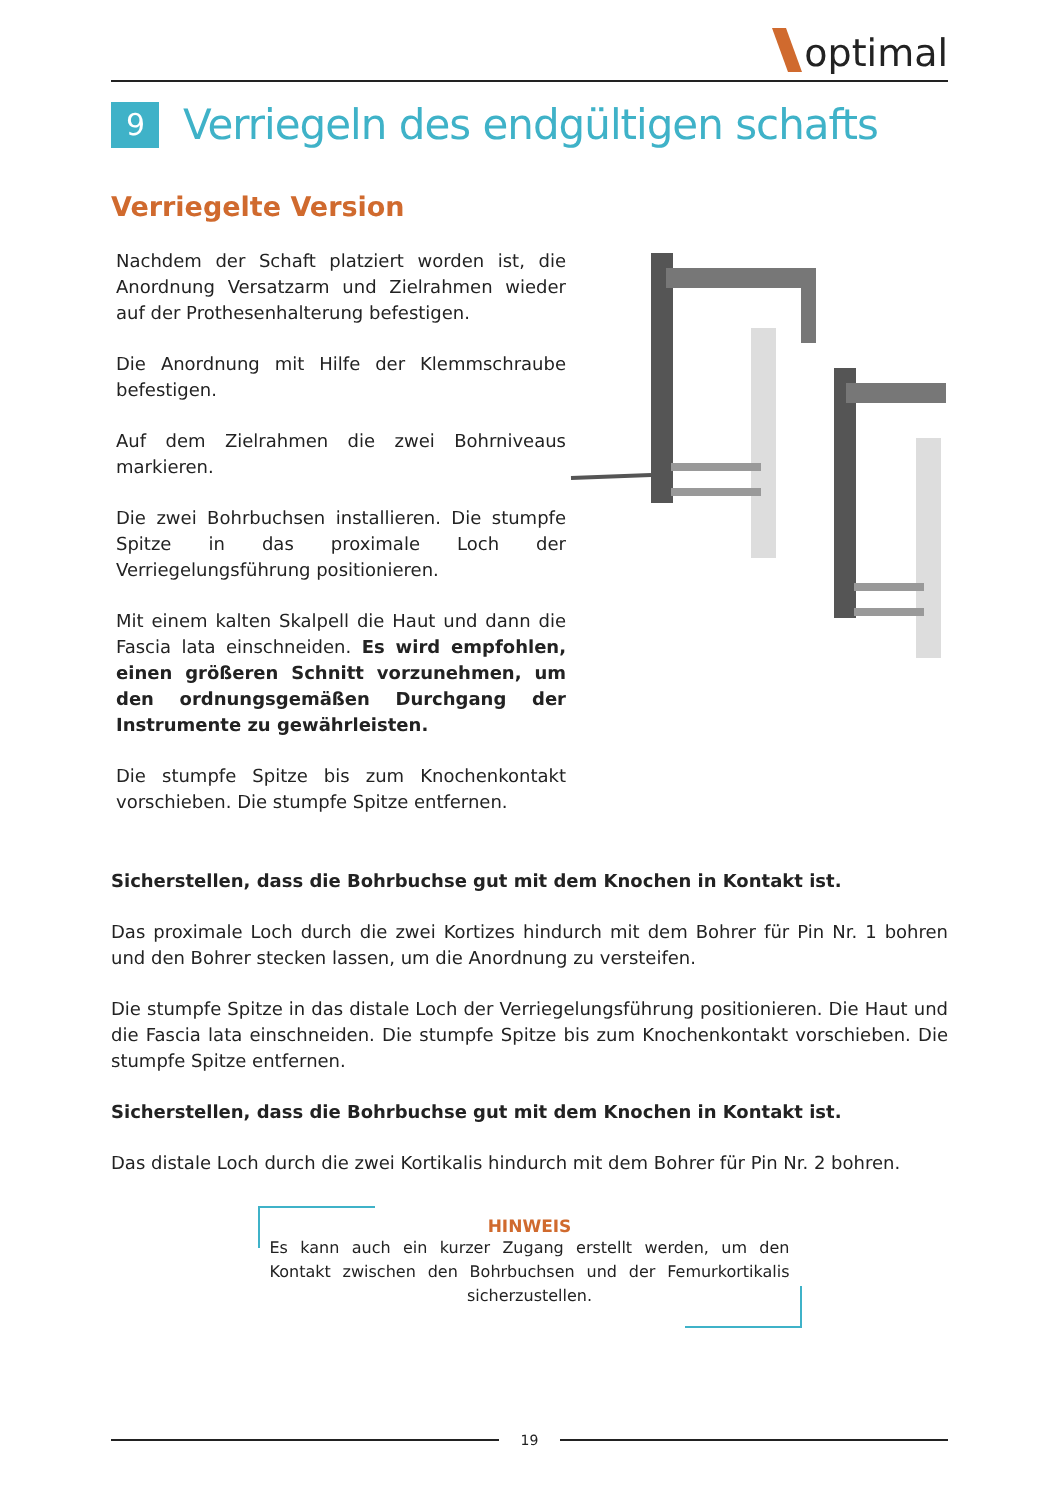optimal
9 Verriegeln des endgültigen schafts
Verriegelte Version
Nachdem der Schaft platziert worden ist, die Anordnung Versatzarm und Zielrahmen wieder auf der Prothesenhalterung befestigen.
Die Anordnung mit Hilfe der Klemmschraube befestigen.
Auf dem Zielrahmen die zwei Bohrniveaus markieren.
Die zwei Bohrbuchsen installieren. Die stumpfe Spitze in das proximale Loch der Verriegelungsführung positionieren.
Mit einem kalten Skalpell die Haut und dann die Fascia lata einschneiden. Es wird empfohlen, einen größeren Schnitt vorzunehmen, um den ordnungsgemäßen Durchgang der Instrumente zu gewährleisten.
Die stumpfe Spitze bis zum Knochenkontakt vorschieben. Die stumpfe Spitze entfernen.
Sicherstellen, dass die Bohrbuchse gut mit dem Knochen in Kontakt ist.
Das proximale Loch durch die zwei Kortizes hindurch mit dem Bohrer für Pin Nr. 1 bohren und den Bohrer stecken lassen, um die Anordnung zu versteifen.
Die stumpfe Spitze in das distale Loch der Verriegelungsführung positionieren. Die Haut und die Fascia lata einschneiden. Die stumpfe Spitze bis zum Knochenkontakt vorschieben. Die stumpfe Spitze entfernen.
Sicherstellen, dass die Bohrbuchse gut mit dem Knochen in Kontakt ist.
Das distale Loch durch die zwei Kortikalis hindurch mit dem Bohrer für Pin Nr. 2 bohren.
HINWEIS
Es kann auch ein kurzer Zugang erstellt werden, um den Kontakt zwischen den Bohrbuchsen und der Femurkortikalis sicherzustellen.
19